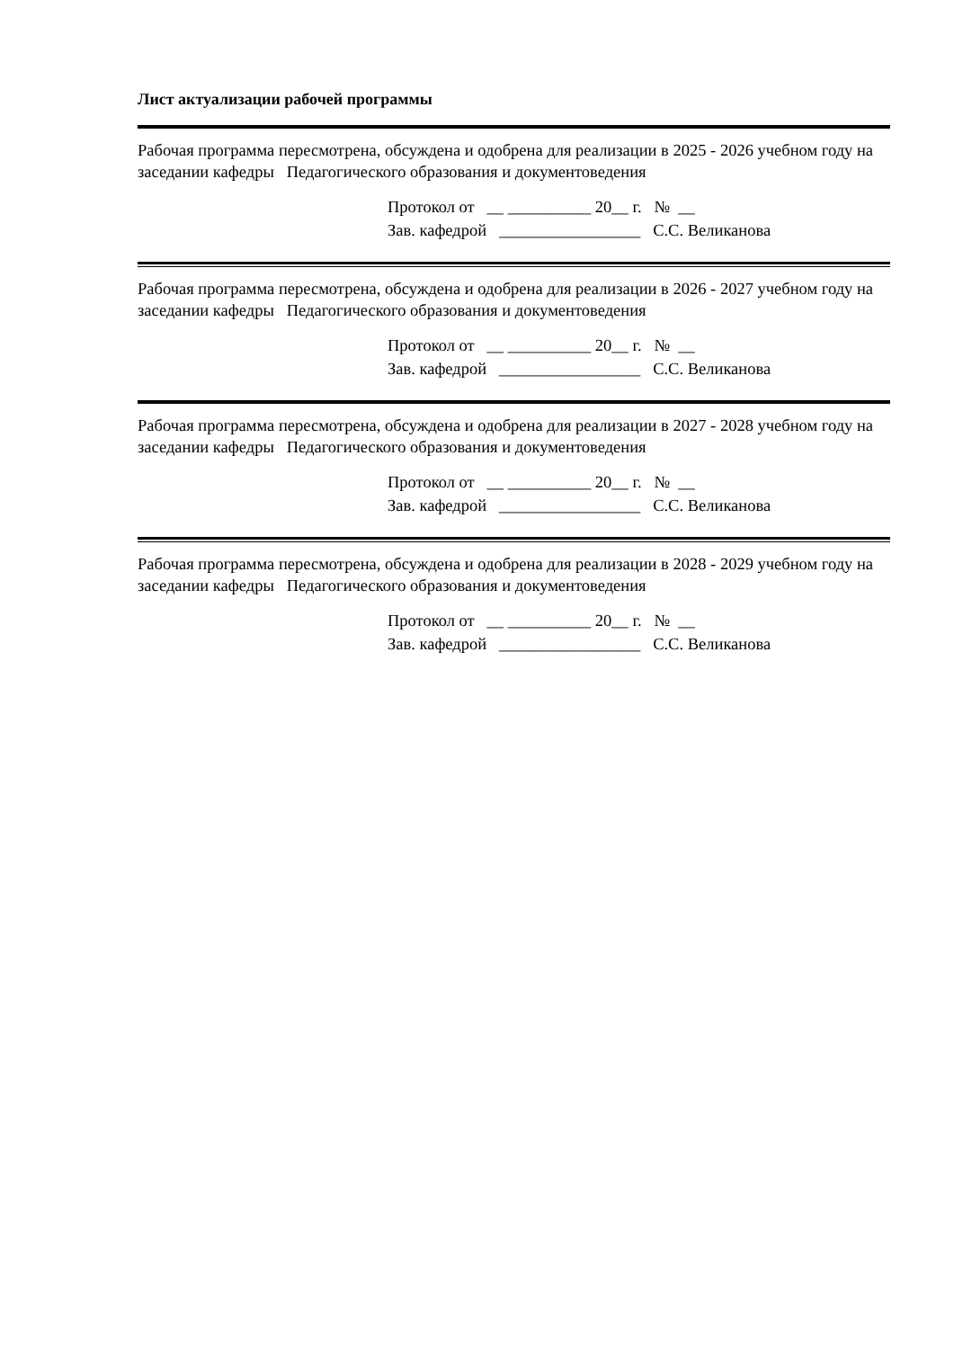Лист актуализации рабочей программы
Рабочая программа пересмотрена, обсуждена и одобрена для реализации в 2025 - 2026 учебном году на заседании кафедры Педагогического образования и документоведения
Протокол от __ __________ 20__ г. № __ Зав. кафедрой _________________ С.С. Великанова
Рабочая программа пересмотрена, обсуждена и одобрена для реализации в 2026 - 2027 учебном году на заседании кафедры Педагогического образования и документоведения
Протокол от __ __________ 20__ г. № __ Зав. кафедрой _________________ С.С. Великанова
Рабочая программа пересмотрена, обсуждена и одобрена для реализации в 2027 - 2028 учебном году на заседании кафедры Педагогического образования и документоведения
Протокол от __ __________ 20__ г. № __ Зав. кафедрой _________________ С.С. Великанова
Рабочая программа пересмотрена, обсуждена и одобрена для реализации в 2028 - 2029 учебном году на заседании кафедры Педагогического образования и документоведения
Протокол от __ __________ 20__ г. № __ Зав. кафедрой _________________ С.С. Великанова